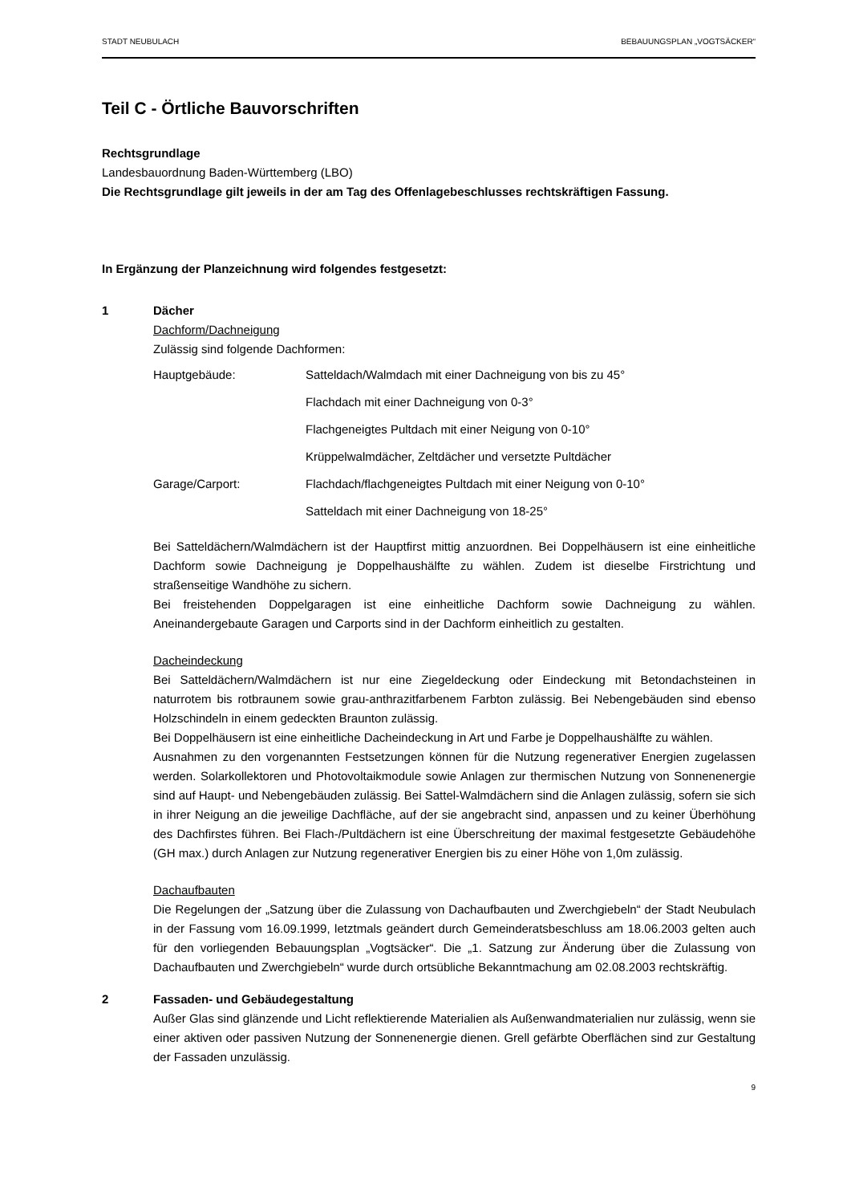STADT NEUBULACH BEBAUUNGSPLAN „VOGTSÄCKER“
Teil C - Örtliche Bauvorschriften
Rechtsgrundlage
Landesbauordnung Baden-Württemberg (LBO)
Die Rechtsgrundlage gilt jeweils in der am Tag des Offenlagebeschlusses rechtskräftigen Fassung.
In Ergänzung der Planzeichnung wird folgendes festgesetzt:
1 Dächer
Dachform/Dachneigung
Zulässig sind folgende Dachformen:
| Hauptgebäude: | Satteldach/Walmdach mit einer Dachneigung von bis zu 45° |
| | Flachdach mit einer Dachneigung von 0-3° |
| | Flachgeneigtes Pultdach mit einer Neigung von 0-10° |
| | Krüppelwalmdächer, Zeltdächer und versetzte Pultdächer |
| Garage/Carport: | Flachdach/flachgeneigtes Pultdach mit einer Neigung von 0-10° |
| | Satteldach mit einer Dachneigung von 18-25° |
Bei Satteldächern/Walmdächern ist der Hauptfirst mittig anzuordnen. Bei Doppelhäusern ist eine einheitliche Dachform sowie Dachneigung je Doppelhaushälfte zu wählen. Zudem ist dieselbe Firstrichtung und straßenseitige Wandhöhe zu sichern.
Bei freistehenden Doppelgaragen ist eine einheitliche Dachform sowie Dachneigung zu wählen. Aneinandergebaute Garagen und Carports sind in der Dachform einheitlich zu gestalten.
Dacheindeckung
Bei Satteldächern/Walmdächern ist nur eine Ziegeldeckung oder Eindeckung mit Betondachsteinen in naturrotem bis rotbraunem sowie grau-anthrazitfarbenem Farbton zulässig. Bei Nebengebäuden sind ebenso Holzschindeln in einem gedeckten Braunton zulässig.
Bei Doppelhäusern ist eine einheitliche Dacheindeckung in Art und Farbe je Doppelhaushälfte zu wählen.
Ausnahmen zu den vorgenannten Festsetzungen können für die Nutzung regenerativer Energien zugelassen werden. Solarkollektoren und Photovoltaikmodule sowie Anlagen zur thermischen Nutzung von Sonnenenergie sind auf Haupt- und Nebengebäuden zulässig. Bei Sattel-Walmdächern sind die Anlagen zulässig, sofern sie sich in ihrer Neigung an die jeweilige Dachfläche, auf der sie angebracht sind, anpassen und zu keiner Überhöhung des Dachfirstes führen. Bei Flach-/Pultdächern ist eine Überschreitung der maximal festgesetzte Gebäudehöhe (GH max.) durch Anlagen zur Nutzung regenerativer Energien bis zu einer Höhe von 1,0m zulässig.
Dachaufbauten
Die Regelungen der „Satzung über die Zulassung von Dachaufbauten und Zwerchgiebeln“ der Stadt Neubulach in der Fassung vom 16.09.1999, letztmals geändert durch Gemeinderatsbeschluss am 18.06.2003 gelten auch für den vorliegenden Bebauungsplan „Vogtsäcker“. Die „1. Satzung zur Änderung über die Zulassung von Dachaufbauten und Zwerchgiebeln“ wurde durch ortsübliche Bekanntmachung am 02.08.2003 rechtskräftig.
2 Fassaden- und Gebäudegestaltung
Außer Glas sind glänzende und Licht reflektierende Materialien als Außenwandmaterialien nur zulässig, wenn sie einer aktiven oder passiven Nutzung der Sonnenenergie dienen. Grell gefärbte Oberflächen sind zur Gestaltung der Fassaden unzulässig.
9